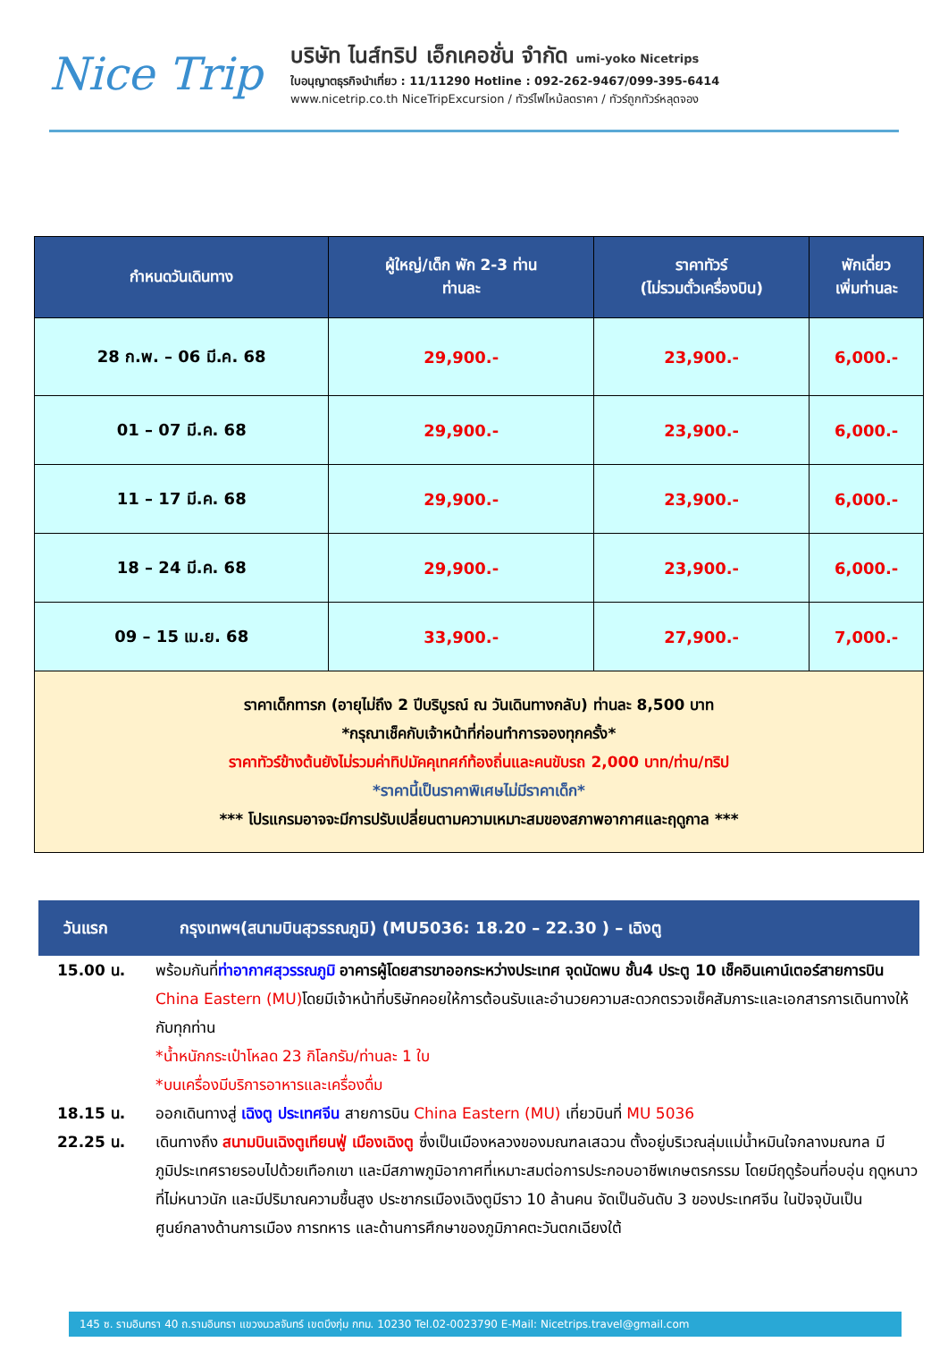Nice Trip
บริษัท ไนส์ทริป เอ็กเคอชั่น จำกัด umi-yoko Nicetrips
ใบอนุญาตธุรกิจนำเที่ยว : 11/11290 Hotline : 092-262-9467/099-395-6414
www.nicetrip.co.th NiceTripExcursion / ทัวร์ไฟไหม้ลดราคา / ทัวร์ถูกทัวร์หลุดจอง
| กำหนดวันเดินทาง | ผู้ใหญ่/เด็ก พัก 2-3 ท่าน ท่านละ | ราคาทัวร์ (ไม่รวมตั๋วเครื่องบิน) | พักเดี่ยว เพิ่มท่านละ |
| --- | --- | --- | --- |
| 28 ก.พ. – 06 มี.ค. 68 | 29,900.- | 23,900.- | 6,000.- |
| 01 – 07 มี.ค. 68 | 29,900.- | 23,900.- | 6,000.- |
| 11 – 17 มี.ค. 68 | 29,900.- | 23,900.- | 6,000.- |
| 18 – 24 มี.ค. 68 | 29,900.- | 23,900.- | 6,000.- |
| 09 – 15 เม.ย. 68 | 33,900.- | 27,900.- | 7,000.- |
| ราคาเด็กทารก (อายุไม่ถึง 2 ปีบริบูรณ์ ณ วันเดินทางกลับ) ท่านละ 8,500 บาท *กรุณาเช็คกับเจ้าหน้าที่ก่อนทำการจองทุกครั้ง* ราคาทัวร์ข้างต้นยังไม่รวมค่าทิปมัคคุเทศก์ท้องถิ่นและคนขับรถ 2,000 บาท/ท่าน/ทริป *ราคานี้เป็นราคาพิเศษไม่มีราคาเด็ก* *** โปรแกรมอาจจะมีการปรับเปลี่ยนตามความเหมาะสมของสภาพอากาศและฤดูกาล *** | | | |
วันแรก กรุงเทพฯ(สนามบินสุวรรณภูมิ) (MU5036: 18.20 – 22.30 ) – เฉิงตู
15.00 น. พร้อมกันที่ท่าอากาศสุวรรณภูมิ อาคารผู้โดยสารขาออกระหว่างประเทศ จุดนัดพบ ชั้น4 ประตู 10 เช็คอินเคาน์เตอร์สายการบิน China Eastern (MU) โดยมีเจ้าหน้าที่บริษัทคอยให้การต้อนรับและอำนวยความสะดวกตรวจเช็คสัมภาระและเอกสารการเดินทางให้กับทุกท่าน
*น้ำหนักกระเป๋าโหลด 23 กิโลกรัม/ท่านละ 1 ใบ
*บนเครื่องมีบริการอาหารและเครื่องดื่ม
18.15 น. ออกเดินทางสู่ เฉิงตู ประเทศจีน สายการบิน China Eastern (MU) เที่ยวบินที่ MU 5036
22.25 น. เดินทางถึง สนามบินเฉิงตูเทียนฟู่ เมืองเฉิงตู ซึ่งเป็นเมืองหลวงของมณฑลเสฉวน ตั้งอยู่บริเวณลุ่มแม่น้ำหมินใจกลางมณฑล มีภูมิประเทศรายรอบไปด้วยเทือกเขา และมีสภาพภูมิอากาศที่เหมาะสมต่อการประกอบอาชีพเกษตรกรรม โดยมีฤดูร้อนที่อบอุ่น ฤดูหนาวที่ไม่หนาวนัก และมีปริมาณความชื้นสูง ประชากรเมืองเฉิงตูมีราว 10 ล้านคน จัดเป็นอันดับ 3 ของประเทศจีน ในปัจจุบันเป็นศูนย์กลางด้านการเมือง การทหาร และด้านการศึกษาของภูมิภาคตะวันตกเฉียงใต้
145 ซ. รามอินทรา 40 ถ.รามอินทรา แขวงนวลจันทร์ เขตบึงกุ่ม กทม. 10230 Tel.02-0023790 E-Mail: Nicetrips.travel@gmail.com